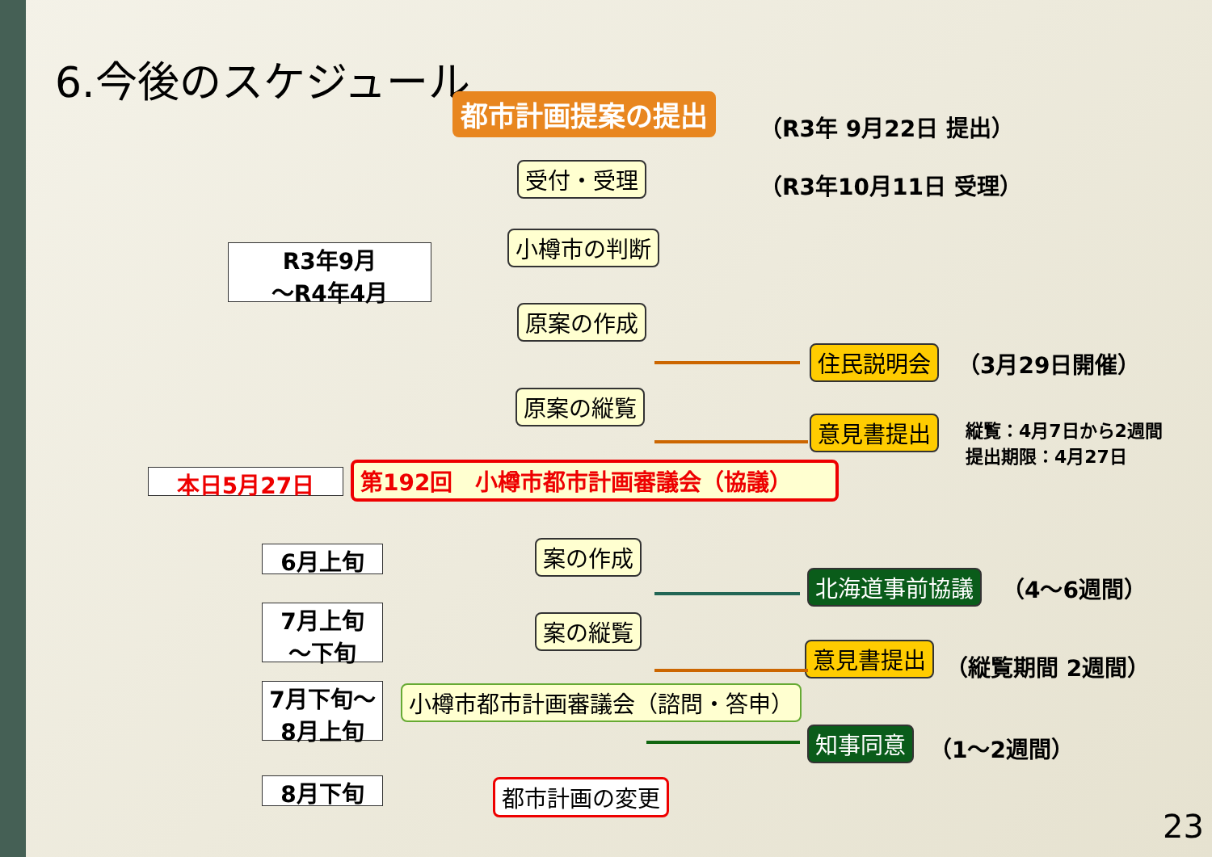6.今後のスケジュール
都市計画提案の提出 （R3年 9月22日 提出）
受付・受理 （R3年10月11日 受理）
R3年9月
～R4年4月
小樽市の判断
原案の作成
住民説明会 （3月29日開催）
原案の縦覧
意見書提出
縦覧：4月7日から2週間
提出期限：4月27日
本日5月27日 第192回　小樽市都市計画審議会（協議）
6月上旬 案の作成
北海道事前協議 （4～6週間）
7月上旬
～下旬
案の縦覧
意見書提出 （縦覧期間 2週間）
7月下旬～
8月上旬
小樽市都市計画審議会（諮問・答申）
知事同意 （1～2週間）
8月下旬 都市計画の変更
23